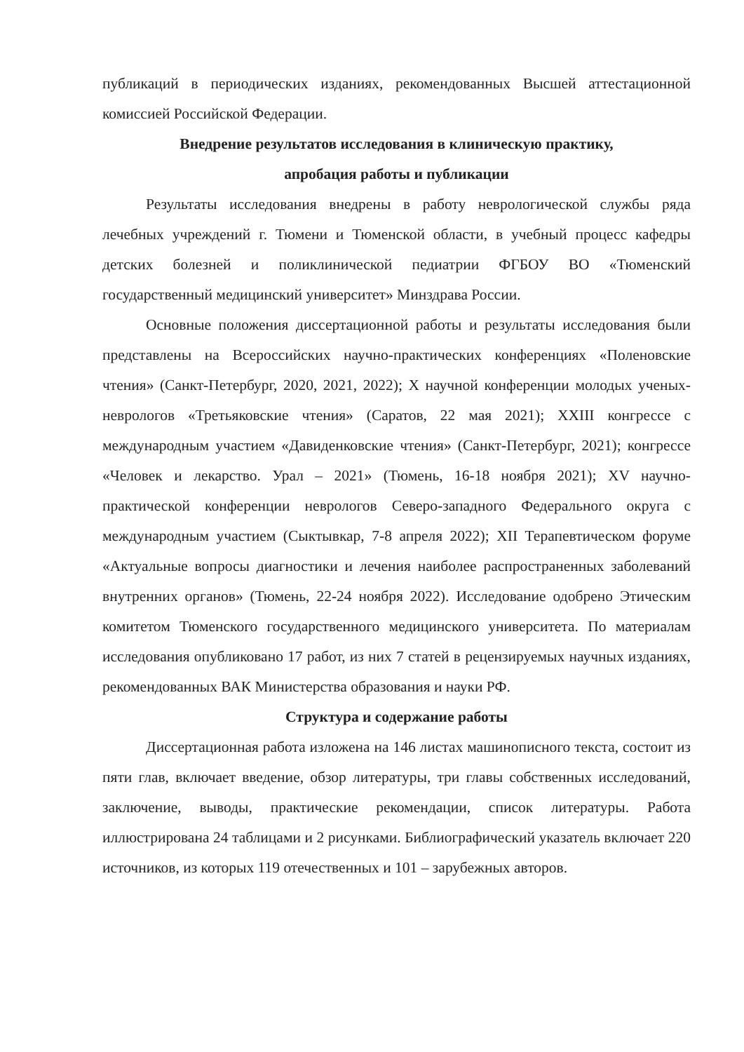публикаций в периодических изданиях, рекомендованных Высшей аттестационной комиссией Российской Федерации.
Внедрение результатов исследования в клиническую практику,
апробация работы и публикации
Результаты исследования внедрены в работу неврологической службы ряда лечебных учреждений г. Тюмени и Тюменской области, в учебный процесс кафедры детских болезней и поликлинической педиатрии ФГБОУ ВО «Тюменский государственный медицинский университет» Минздрава России.
Основные положения диссертационной работы и результаты исследования были представлены на Всероссийских научно-практических конференциях «Поленовские чтения» (Санкт-Петербург, 2020, 2021, 2022); X научной конференции молодых ученых-неврологов «Третьяковские чтения» (Саратов, 22 мая 2021); XXIII конгрессе с международным участием «Давиденковские чтения» (Санкт-Петербург, 2021); конгрессе «Человек и лекарство. Урал – 2021» (Тюмень, 16-18 ноября 2021); XV научно-практической конференции неврологов Северо-западного Федерального округа с международным участием (Сыктывкар, 7-8 апреля 2022); XII Терапевтическом форуме «Актуальные вопросы диагностики и лечения наиболее распространенных заболеваний внутренних органов» (Тюмень, 22-24 ноября 2022). Исследование одобрено Этическим комитетом Тюменского государственного медицинского университета. По материалам исследования опубликовано 17 работ, из них 7 статей в рецензируемых научных изданиях, рекомендованных ВАК Министерства образования и науки РФ.
Структура и содержание работы
Диссертационная работа изложена на 146 листах машинописного текста, состоит из пяти глав, включает введение, обзор литературы, три главы собственных исследований, заключение, выводы, практические рекомендации, список литературы. Работа иллюстрирована 24 таблицами и 2 рисунками. Библиографический указатель включает 220 источников, из которых 119 отечественных и 101 – зарубежных авторов.